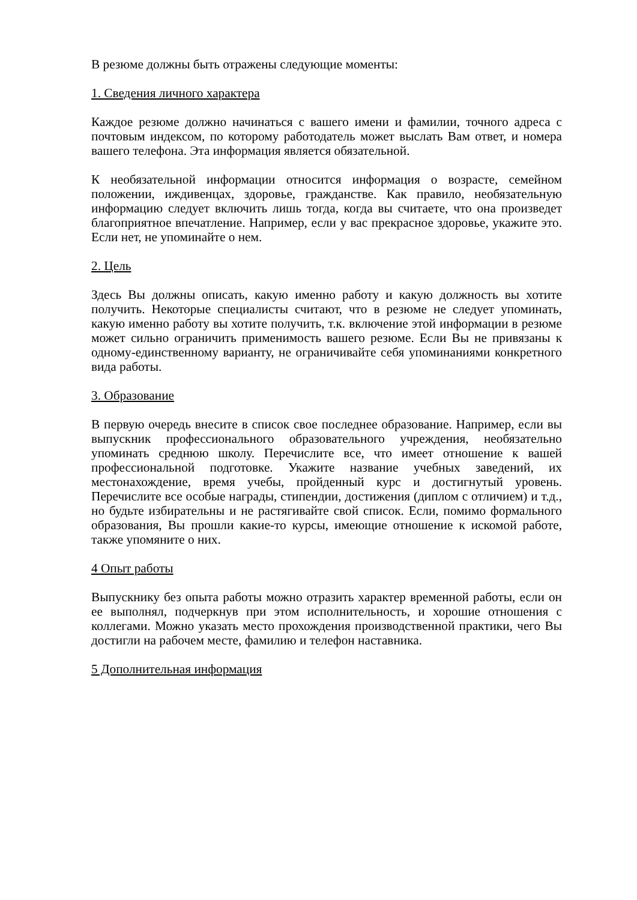В резюме должны быть отражены следующие моменты:
1. Сведения личного характера
Каждое резюме должно начинаться с вашего имени и фамилии, точного адреса с почтовым индексом, по которому работодатель может выслать Вам ответ, и номера вашего телефона. Эта информация является обязательной.
К необязательной информации относится информация о возрасте, семейном положении, иждивенцах, здоровье, гражданстве. Как правило, необязательную информацию следует включить лишь тогда, когда вы считаете, что она произведет благоприятное впечатление. Например, если у вас прекрасное здоровье, укажите это. Если нет, не упоминайте о нем.
2. Цель
Здесь Вы должны описать, какую именно работу и какую должность вы хотите получить. Некоторые специалисты считают, что в резюме не следует упоминать, какую именно работу вы хотите получить, т.к. включение этой информации в резюме может сильно ограничить применимость вашего резюме. Если Вы не привязаны к одному-единственному варианту, не ограничивайте себя упоминаниями конкретного вида работы.
3. Образование
В первую очередь внесите в список свое последнее образование. Например, если вы выпускник профессионального образовательного учреждения, необязательно упоминать среднюю школу. Перечислите все, что имеет отношение к вашей профессиональной подготовке. Укажите название учебных заведений, их местонахождение, время учебы, пройденный курс и достигнутый уровень. Перечислите все особые награды, стипендии, достижения (диплом с отличием) и т.д., но будьте избирательны и не растягивайте свой список. Если, помимо формального образования, Вы прошли какие-то курсы, имеющие отношение к искомой работе, также упомяните о них.
4 Опыт работы
Выпускнику без опыта работы можно отразить характер временной работы, если он ее выполнял, подчеркнув при этом исполнительность, и хорошие отношения с коллегами. Можно указать место прохождения производственной практики, чего Вы достигли на рабочем месте, фамилию и телефон наставника.
5 Дополнительная информация